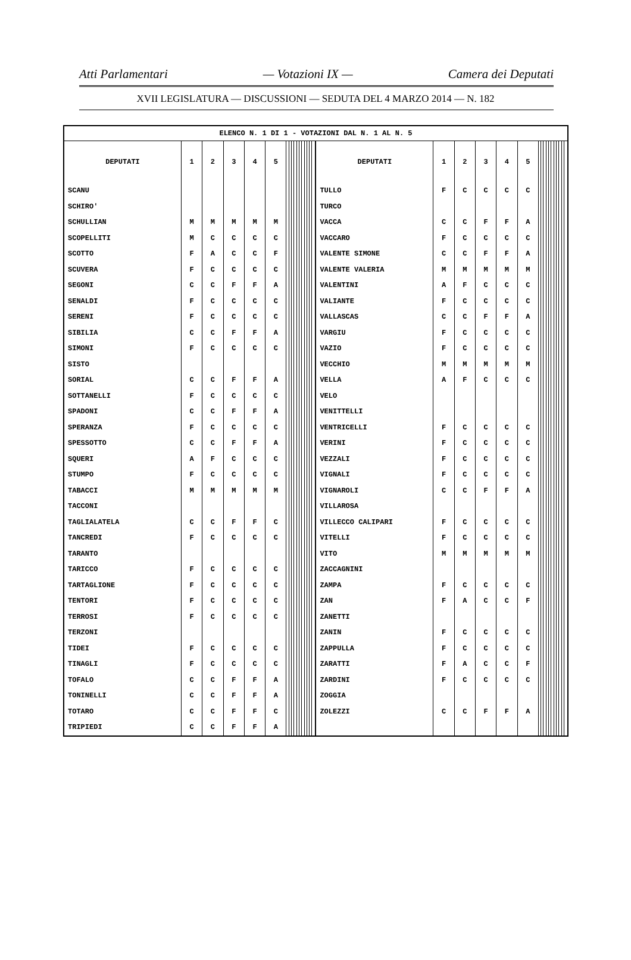Atti Parlamentari — Votazioni IX — Camera dei Deputati
XVII LEGISLATURA — DISCUSSIONI — SEDUTA DEL 4 MARZO 2014 — N. 182
| ELENCO N. 1 DI 1 - VOTAZIONI DAL N. 1 AL N. 5 | | | | | | | | | | | | | | | | | | | | | | | | | | | | | | | | | |
| --- | --- | --- | --- | --- | --- | --- | --- | --- | --- | --- | --- | --- | --- | --- | --- | --- | --- | --- | --- | --- | --- | --- | --- | --- | --- | --- | --- | --- | --- | --- | --- | --- | --- |
| DEPUTATI | 1 | 2 | 3 | 4 | 5 | | | | | | | | | | | | DEPUTATI | 1 | 2 | 3 | 4 | 5 | | | | | | | | | | | |
| SCANU | | | | | | | | | | | | | | | | | TULLO | F | C | C | C | C | | | | | | | | | | | |
| SCHIRO' | | | | | | | | | | | | | | | | | TURCO | | | | | | | | | | | | | | | | |
| SCHULLIAN | M | M | M | M | M | | | | | | | | | | | | VACCA | C | C | F | F | A | | | | | | | | | | | |
| SCOPELLITI | M | C | C | C | C | | | | | | | | | | | | VACCARO | F | C | C | C | C | | | | | | | | | | | |
| SCOTTO | F | A | C | C | F | | | | | | | | | | | | VALENTE SIMONE | C | C | F | F | A | | | | | | | | | | | |
| SCUVERA | F | C | C | C | C | | | | | | | | | | | | VALENTE VALERIA | M | M | M | M | M | | | | | | | | | | | |
| SEGONI | C | C | F | F | A | | | | | | | | | | | | VALENTINI | A | F | C | C | C | | | | | | | | | | | |
| SENALDI | F | C | C | C | C | | | | | | | | | | | | VALIANTE | F | C | C | C | C | | | | | | | | | | | |
| SERENI | F | C | C | C | C | | | | | | | | | | | | VALLASCAS | C | C | F | F | A | | | | | | | | | | | |
| SIBILIA | C | C | F | F | A | | | | | | | | | | | | VARGIU | F | C | C | C | C | | | | | | | | | | | |
| SIMONI | F | C | C | C | C | | | | | | | | | | | | VAZIO | F | C | C | C | C | | | | | | | | | | | |
| SISTO | | | | | | | | | | | | | | | | | VECCHIO | M | M | M | M | M | | | | | | | | | | | |
| SORIAL | C | C | F | F | A | | | | | | | | | | | | VELLA | A | F | C | C | C | | | | | | | | | | | |
| SOTTANELLI | F | C | C | C | C | | | | | | | | | | | | VELO | | | | | | | | | | | | | | | | |
| SPADONI | C | C | F | F | A | | | | | | | | | | | | VENITTELLI | | | | | | | | | | | | | | | | |
| SPERANZA | F | C | C | C | C | | | | | | | | | | | | VENTRICELLI | F | C | C | C | C | | | | | | | | | | | |
| SPESSOTTO | C | C | F | F | A | | | | | | | | | | | | VERINI | F | C | C | C | C | | | | | | | | | | | |
| SQUERI | A | F | C | C | C | | | | | | | | | | | | VEZZALI | F | C | C | C | C | | | | | | | | | | | |
| STUMPO | F | C | C | C | C | | | | | | | | | | | | VIGNALI | F | C | C | C | C | | | | | | | | | | | |
| TABACCI | M | M | M | M | M | | | | | | | | | | | | VIGNAROLI | C | C | F | F | A | | | | | | | | | | | |
| TACCONI | | | | | | | | | | | | | | | | | VILLAROSA | | | | | | | | | | | | | | | | |
| TAGLIALATELA | C | C | F | F | C | | | | | | | | | | | | VILLECCO CALIPARI | F | C | C | C | C | | | | | | | | | | | |
| TANCREDI | F | C | C | C | C | | | | | | | | | | | | VITELLI | F | C | C | C | C | | | | | | | | | | | |
| TARANTO | | | | | | | | | | | | | | | | | VITO | M | M | M | M | M | | | | | | | | | | | |
| TARICCO | F | C | C | C | C | | | | | | | | | | | | ZACCAGNINI | | | | | | | | | | | | | | | | |
| TARTAGLIONE | F | C | C | C | C | | | | | | | | | | | | ZAMPA | F | C | C | C | C | | | | | | | | | | | |
| TENTORI | F | C | C | C | C | | | | | | | | | | | | ZAN | F | A | C | C | F | | | | | | | | | | | |
| TERROSI | F | C | C | C | C | | | | | | | | | | | | ZANETTI | | | | | | | | | | | | | | | | |
| TERZONI | | | | | | | | | | | | | | | | | ZANIN | F | C | C | C | C | | | | | | | | | | | |
| TIDEI | F | C | C | C | C | | | | | | | | | | | | ZAPPULLA | F | C | C | C | C | | | | | | | | | | | |
| TINAGLI | F | C | C | C | C | | | | | | | | | | | | ZARATTI | F | A | C | C | F | | | | | | | | | | | |
| TOFALO | C | C | F | F | A | | | | | | | | | | | | ZARDINI | F | C | C | C | C | | | | | | | | | | | |
| TONINELLI | C | C | F | F | A | | | | | | | | | | | | ZOGGIA | | | | | | | | | | | | | | | | |
| TOTARO | C | C | F | F | C | | | | | | | | | | | | ZOLEZZI | C | C | F | F | A | | | | | | | | | | | |
| TRIPIEDI | C | C | F | F | A | | | | | | | | | | | | | | | | | | | | | | | | | | | | |